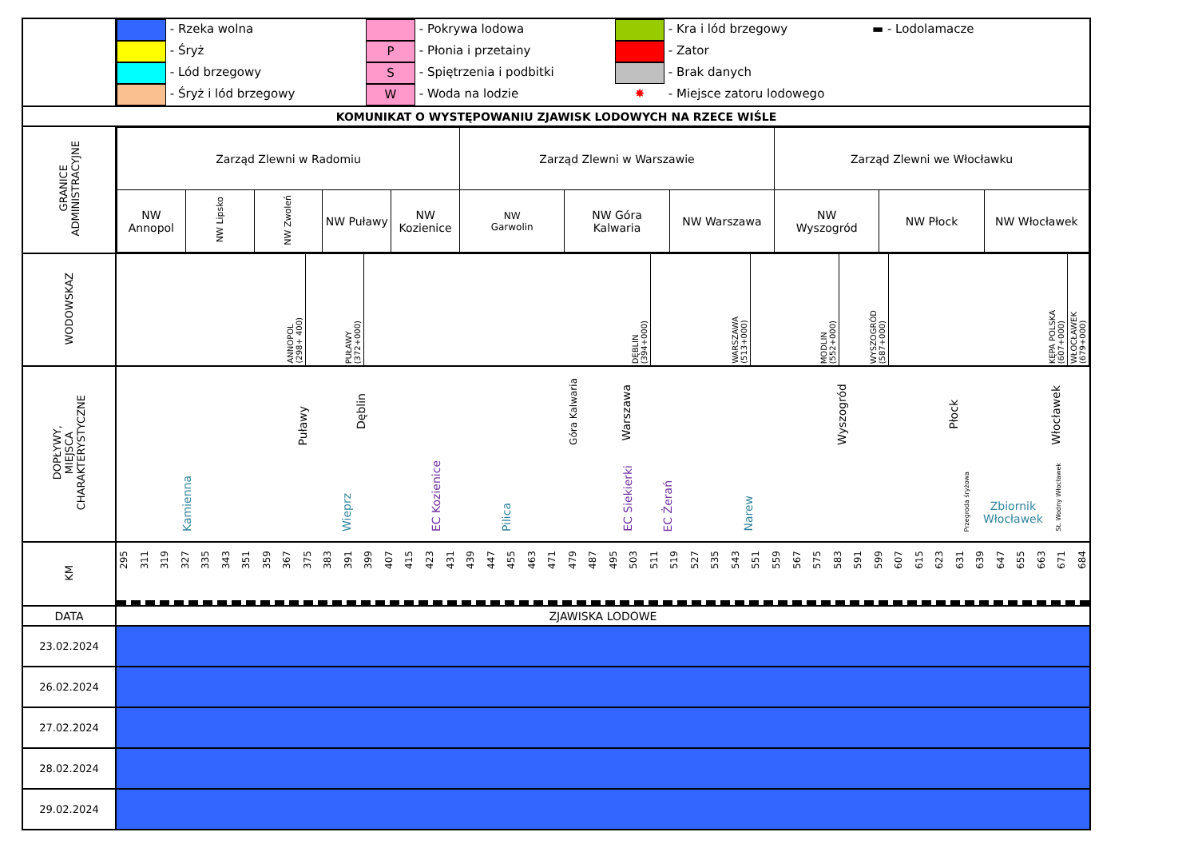| | - Rzeka wolna - Pokrywa lodowa - Kra i lód brzegowy ▬ - Lodolamacze - Śryż P - Płonia i przetainy - Zator - Lód brzegowy S - Spiętrzenia i podbitki - Brak danych - Śryż i lód brzegowy W - Woda na lodzie ✸ - Miejsce zatoru lodowego |
| KOMUNIKAT O WYSTĘPOWANIU ZJAWISK LODOWYCH NA RZECE WIŚLE | |
| GRANICE ADMINISTRACYJNE | / Zarząd Zlewni w Radomiu / / / / / Zarząd Zlewni w Warszawie / / / Zarząd Zlewni we Włocławku / / / / NW Annopol / NW Lipsko / NW Zwoleń / NW Puławy / NW Kozienice / NW Garwolin / NW Góra Kalwaria / NW Warszawa / NW Wyszogród / NW Płock / NW Włocławek / |
| WODOWSKAZ | ANNOPOL (298+ 400) PUŁAWY (372+000) DĘBLIN (394+000) WARSZAWA (513+000) MODLIN (552+000) WYSZOGRÓD (587+000) KĘPA POLSKA (607+000) WŁOCŁAWEK (679+000) |
| DOPŁYWY, MIEJSCA CHARAKTERYSTYCZNE | Puławy Dęblin Góra Kalwaria Warszawa Wyszogród Płock Włocławek Kamienna Wieprz EC Kozienice Pilica EC Siekierki EC Żerań Narew Przegroda śryżowa Zbiornik Włocławek St. Wodny Włocławek |
| KM | 295 311 319 327 335 343 351 359 367 375 383 391 399 407 415 423 431 439 447 455 463 471 479 487 495 503 511 519 527 535 543 551 559 567 575 583 591 599 607 615 623 631 639 647 655 663 671 684 |
| DATA | ZJAWISKA LODOWE |
| 23.02.2024 | |
| 26.02.2024 | |
| 27.02.2024 | |
| 28.02.2024 | |
| 29.02.2024 | |